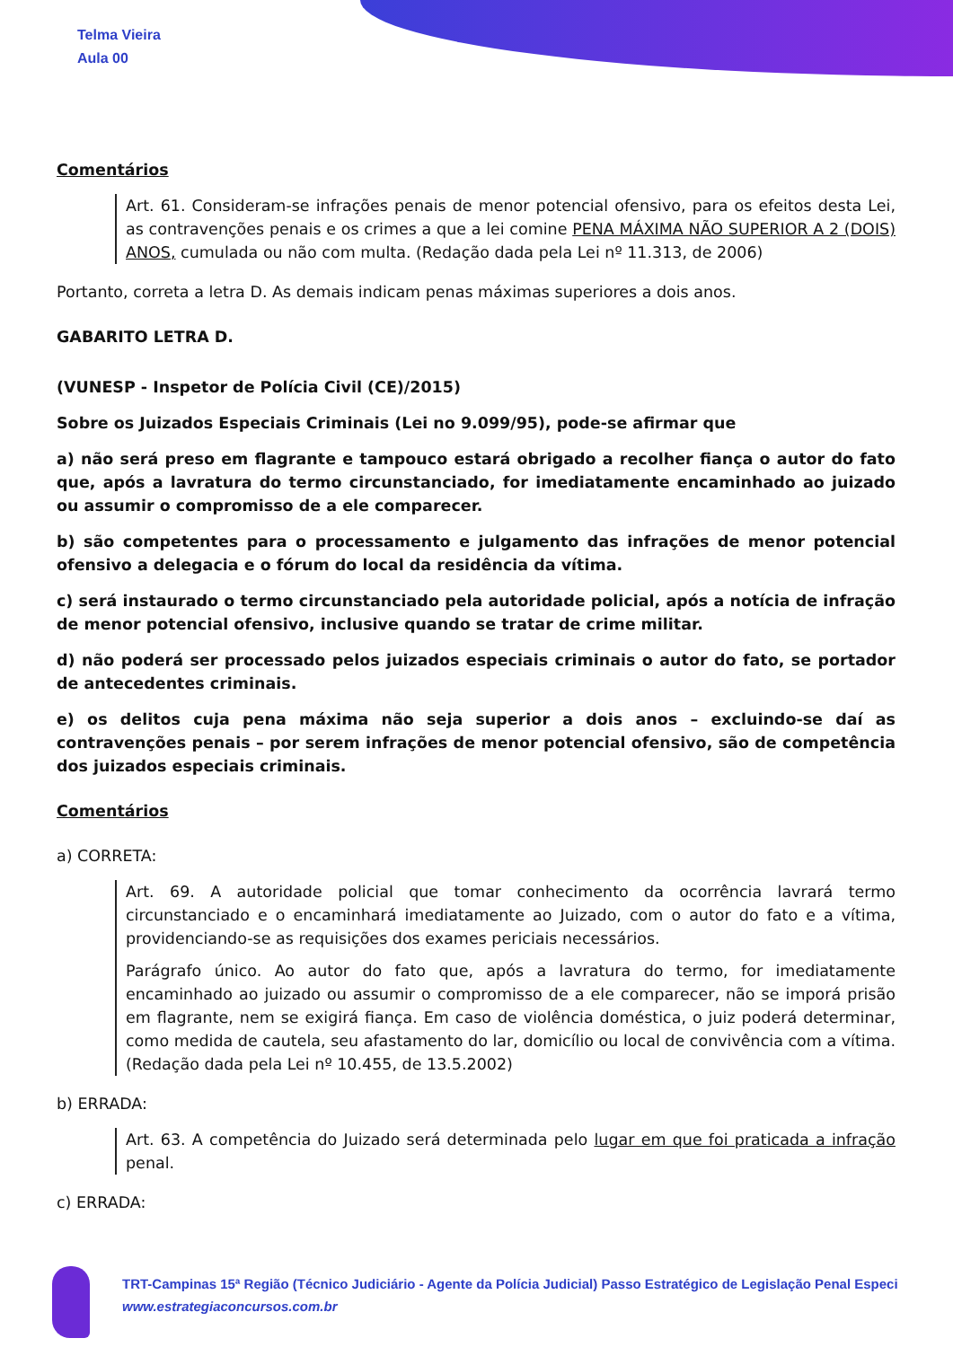Telma Vieira
Aula 00
Comentários
Art. 61. Consideram-se infrações penais de menor potencial ofensivo, para os efeitos desta Lei, as contravenções penais e os crimes a que a lei comine PENA MÁXIMA NÃO SUPERIOR A 2 (DOIS) ANOS, cumulada ou não com multa. (Redação dada pela Lei nº 11.313, de 2006)
Portanto, correta a letra D. As demais indicam penas máximas superiores a dois anos.
GABARITO LETRA D.
(VUNESP - Inspetor de Polícia Civil (CE)/2015)
Sobre os Juizados Especiais Criminais (Lei no 9.099/95), pode-se afirmar que
a) não será preso em flagrante e tampouco estará obrigado a recolher fiança o autor do fato que, após a lavratura do termo circunstanciado, for imediatamente encaminhado ao juizado ou assumir o compromisso de a ele comparecer.
b) são competentes para o processamento e julgamento das infrações de menor potencial ofensivo a delegacia e o fórum do local da residência da vítima.
c) será instaurado o termo circunstanciado pela autoridade policial, após a notícia de infração de menor potencial ofensivo, inclusive quando se tratar de crime militar.
d) não poderá ser processado pelos juizados especiais criminais o autor do fato, se portador de antecedentes criminais.
e) os delitos cuja pena máxima não seja superior a dois anos – excluindo-se daí as contravenções penais – por serem infrações de menor potencial ofensivo, são de competência dos juizados especiais criminais.
Comentários
a) CORRETA:
Art. 69. A autoridade policial que tomar conhecimento da ocorrência lavrará termo circunstanciado e o encaminhará imediatamente ao Juizado, com o autor do fato e a vítima, providenciando-se as requisições dos exames periciais necessários.
Parágrafo único. Ao autor do fato que, após a lavratura do termo, for imediatamente encaminhado ao juizado ou assumir o compromisso de a ele comparecer, não se imporá prisão em flagrante, nem se exigirá fiança. Em caso de violência doméstica, o juiz poderá determinar, como medida de cautela, seu afastamento do lar, domicílio ou local de convivência com a vítima. (Redação dada pela Lei nº 10.455, de 13.5.2002)
b) ERRADA:
Art. 63. A competência do Juizado será determinada pelo lugar em que foi praticada a infração penal.
c) ERRADA:
TRT-Campinas 15ª Região (Técnico Judiciário - Agente da Polícia Judicial) Passo Estratégico de Legislação Penal Especi
www.estrategiaconcursos.com.br